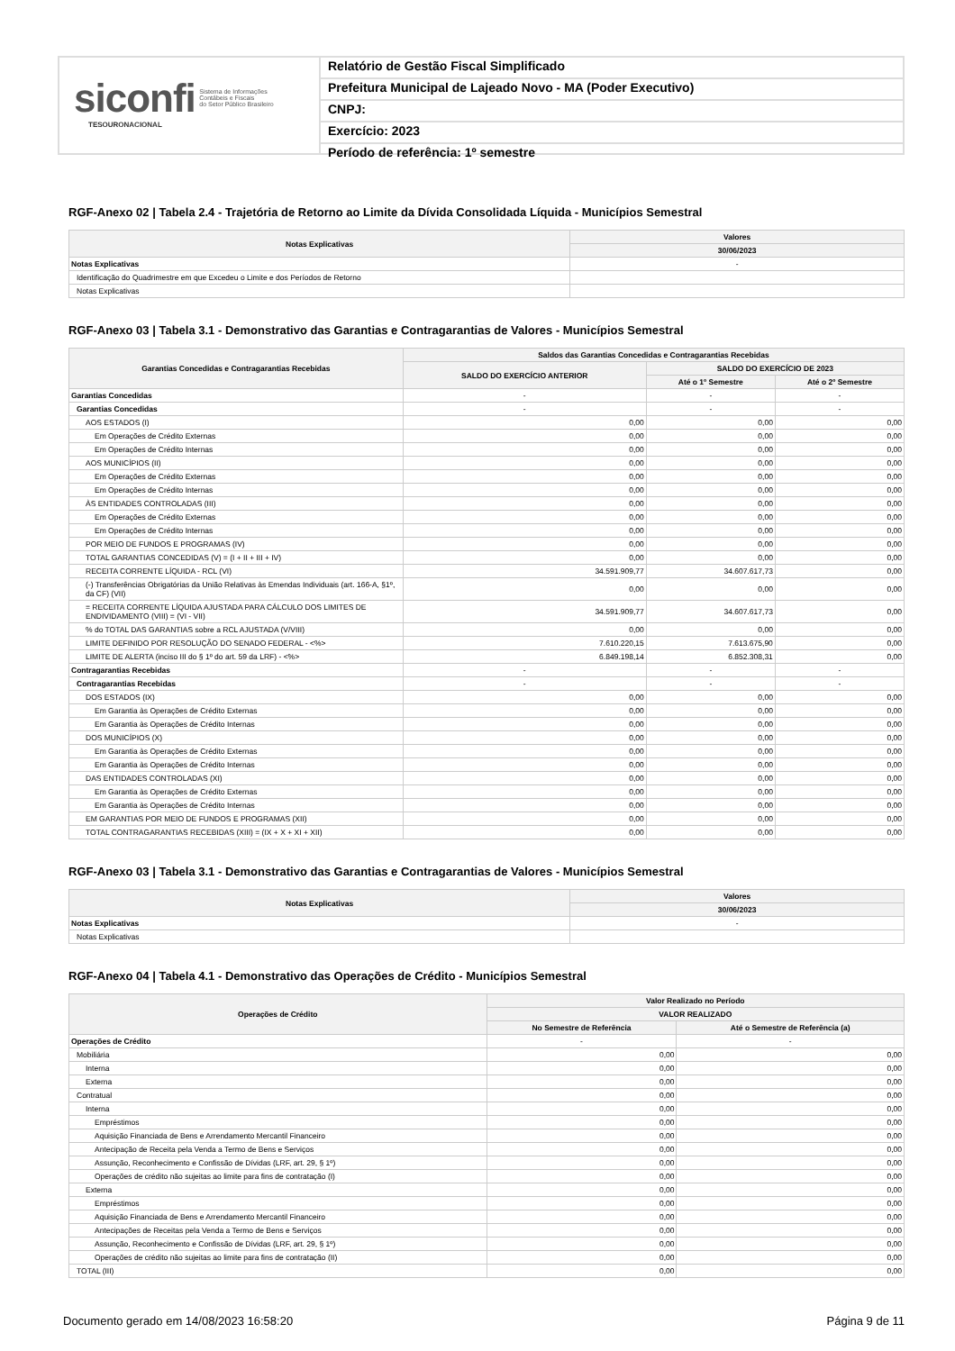siconfi Sistema de Informações
Contábeis e Fiscais
do Setor Público Brasileiro
TESOURONACIONAL
Relatório de Gestão Fiscal Simplificado
Prefeitura Municipal de Lajeado Novo - MA (Poder Executivo)
CNPJ:
Exercício: 2023
Período de referência: 1º semestre
RGF-Anexo 02 | Tabela 2.4 - Trajetória de Retorno ao Limite da Dívida Consolidada Líquida - Municípios Semestral
| Notas Explicativas | Valores |
| --- | --- |
| | 30/06/2023 |
| Notas Explicativas | - |
| Identificação do Quadrimestre em que Excedeu o Limite e dos Períodos de Retorno | |
| Notas Explicativas | |
RGF-Anexo 03 | Tabela 3.1 - Demonstrativo das Garantias e Contragarantias de Valores - Municípios Semestral
| Garantias Concedidas e Contragarantias Recebidas | Saldos das Garantias Concedidas e Contragarantias Recebidas | | |
| --- | --- | --- | --- |
| | SALDO DO EXERCÍCIO ANTERIOR | SALDO DO EXERCÍCIO DE 2023 | |
| | | Até o 1º Semestre | Até o 2º Semestre |
| Garantias Concedidas | - | - | - |
| Garantias Concedidas | - | - | - |
| AOS ESTADOS (I) | 0,00 | 0,00 | 0,00 |
| Em Operações de Crédito Externas | 0,00 | 0,00 | 0,00 |
| Em Operações de Crédito Internas | 0,00 | 0,00 | 0,00 |
| AOS MUNICÍPIOS (II) | 0,00 | 0,00 | 0,00 |
| Em Operações de Crédito Externas | 0,00 | 0,00 | 0,00 |
| Em Operações de Crédito Internas | 0,00 | 0,00 | 0,00 |
| ÀS ENTIDADES CONTROLADAS (III) | 0,00 | 0,00 | 0,00 |
| Em Operações de Crédito Externas | 0,00 | 0,00 | 0,00 |
| Em Operações de Crédito Internas | 0,00 | 0,00 | 0,00 |
| POR MEIO DE FUNDOS E PROGRAMAS (IV) | 0,00 | 0,00 | 0,00 |
| TOTAL GARANTIAS CONCEDIDAS (V) = (I + II + III + IV) | 0,00 | 0,00 | 0,00 |
| RECEITA CORRENTE LÍQUIDA - RCL (VI) | 34.591.909,77 | 34.607.617,73 | 0,00 |
| (-) Transferências Obrigatórias da União Relativas às Emendas Individuais (art. 166-A, §1º, da CF) (VII) | 0,00 | 0,00 | 0,00 |
| = RECEITA CORRENTE LÍQUIDA AJUSTADA PARA CÁLCULO DOS LIMITES DE ENDIVIDAMENTO (VIII) = (VI - VII) | 34.591.909,77 | 34.607.617,73 | 0,00 |
| % do TOTAL DAS GARANTIAS sobre a RCL AJUSTADA (V/VIII) | 0,00 | 0,00 | 0,00 |
| LIMITE DEFINIDO POR RESOLUÇÃO DO SENADO FEDERAL - <%> | 7.610.220,15 | 7.613.675,90 | 0,00 |
| LIMITE DE ALERTA (inciso III do § 1º do art. 59 da LRF) - <%> | 6.849.198,14 | 6.852.308,31 | 0,00 |
| Contragarantias Recebidas | - | - | - |
| Contragarantias Recebidas | - | - | - |
| DOS ESTADOS (IX) | 0,00 | 0,00 | 0,00 |
| Em Garantia às Operações de Crédito Externas | 0,00 | 0,00 | 0,00 |
| Em Garantia às Operações de Crédito Internas | 0,00 | 0,00 | 0,00 |
| DOS MUNICÍPIOS (X) | 0,00 | 0,00 | 0,00 |
| Em Garantia às Operações de Crédito Externas | 0,00 | 0,00 | 0,00 |
| Em Garantia às Operações de Crédito Internas | 0,00 | 0,00 | 0,00 |
| DAS ENTIDADES CONTROLADAS (XI) | 0,00 | 0,00 | 0,00 |
| Em Garantia às Operações de Crédito Externas | 0,00 | 0,00 | 0,00 |
| Em Garantia às Operações de Crédito Internas | 0,00 | 0,00 | 0,00 |
| EM GARANTIAS POR MEIO DE FUNDOS E PROGRAMAS (XII) | 0,00 | 0,00 | 0,00 |
| TOTAL CONTRAGARANTIAS RECEBIDAS (XIII) = (IX + X + XI + XII) | 0,00 | 0,00 | 0,00 |
RGF-Anexo 03 | Tabela 3.1 - Demonstrativo das Garantias e Contragarantias de Valores - Municípios Semestral
| Notas Explicativas | Valores |
| --- | --- |
| | 30/06/2023 |
| Notas Explicativas | - |
| Notas Explicativas | |
RGF-Anexo 04 | Tabela 4.1 - Demonstrativo das Operações de Crédito - Municípios Semestral
| Operações de Crédito | Valor Realizado no Período | |
| --- | --- | --- |
| | VALOR REALIZADO | |
| | No Semestre de Referência | Até o Semestre de Referência (a) |
| Operações de Crédito | - | - |
| Mobiliária | 0,00 | 0,00 |
| Interna | 0,00 | 0,00 |
| Externa | 0,00 | 0,00 |
| Contratual | 0,00 | 0,00 |
| Interna | 0,00 | 0,00 |
| Empréstimos | 0,00 | 0,00 |
| Aquisição Financiada de Bens e Arrendamento Mercantil Financeiro | 0,00 | 0,00 |
| Antecipação de Receita pela Venda a Termo de Bens e Serviços | 0,00 | 0,00 |
| Assunção, Reconhecimento e Confissão de Dívidas (LRF, art. 29, § 1º) | 0,00 | 0,00 |
| Operações de crédito não sujeitas ao limite para fins de contratação (I) | 0,00 | 0,00 |
| Externa | 0,00 | 0,00 |
| Empréstimos | 0,00 | 0,00 |
| Aquisição Financiada de Bens e Arrendamento Mercantil Financeiro | 0,00 | 0,00 |
| Antecipações de Receitas pela Venda a Termo de Bens e Serviços | 0,00 | 0,00 |
| Assunção, Reconhecimento e Confissão de Dívidas (LRF, art. 29, § 1º) | 0,00 | 0,00 |
| Operações de crédito não sujeitas ao limite para fins de contratação (II) | 0,00 | 0,00 |
| TOTAL (III) | 0,00 | 0,00 |
Documento gerado em 14/08/2023 16:58:20 Página 9 de 11